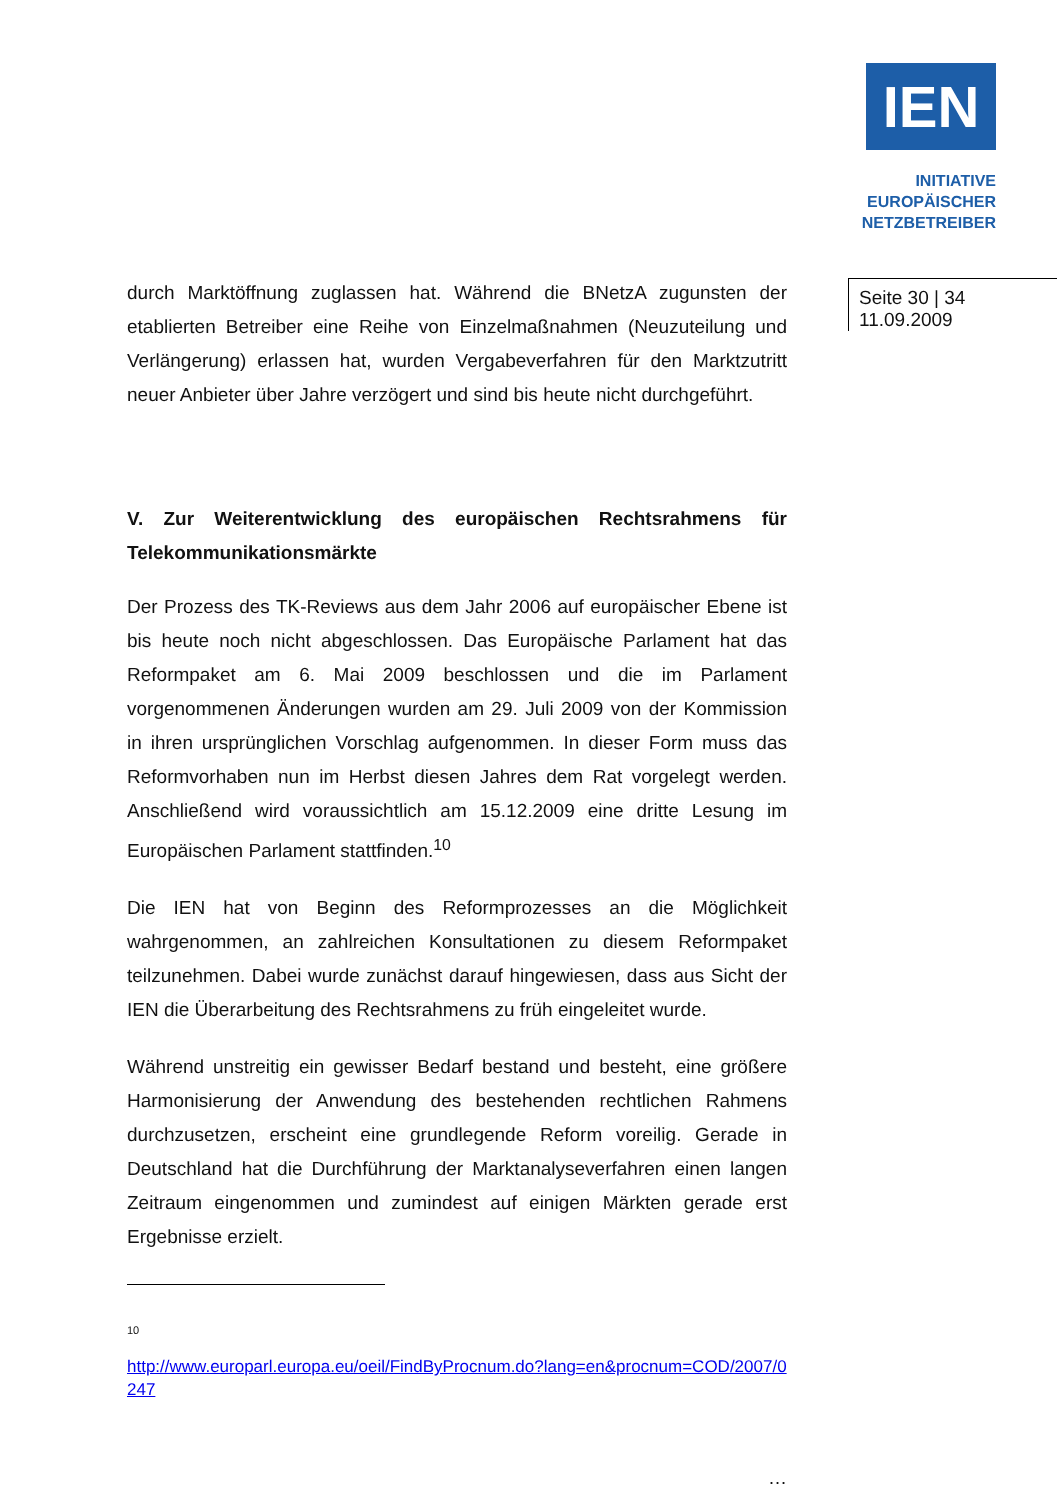IEN
INITIATIVE
EUROPÄISCHER
NETZBETREIBER
Seite 30 | 34
11.09.2009
durch Marktöffnung zuglassen hat. Während die BNetzA zugunsten der etablierten Betreiber eine Reihe von Einzelmaßnahmen (Neuzuteilung und Verlängerung) erlassen hat, wurden Vergabeverfahren für den Marktzutritt neuer Anbieter über Jahre verzögert und sind bis heute nicht durchgeführt.
V. Zur Weiterentwicklung des europäischen Rechtsrahmens für Telekommunikationsmärkte
Der Prozess des TK-Reviews aus dem Jahr 2006 auf europäischer Ebene ist bis heute noch nicht abgeschlossen. Das Europäische Parlament hat das Reformpaket am 6. Mai 2009 beschlossen und die im Parlament vorgenommenen Änderungen wurden am 29. Juli 2009 von der Kommission in ihren ursprünglichen Vorschlag aufgenommen. In dieser Form muss das Reformvorhaben nun im Herbst diesen Jahres dem Rat vorgelegt werden. Anschließend wird voraussichtlich am 15.12.2009 eine dritte Lesung im Europäischen Parlament stattfinden.<sup>10</sup>
Die IEN hat von Beginn des Reformprozesses an die Möglichkeit wahrgenommen, an zahlreichen Konsultationen zu diesem Reformpaket teilzunehmen. Dabei wurde zunächst darauf hingewiesen, dass aus Sicht der IEN die Überarbeitung des Rechtsrahmens zu früh eingeleitet wurde.
Während unstreitig ein gewisser Bedarf bestand und besteht, eine größere Harmonisierung der Anwendung des bestehenden rechtlichen Rahmens durchzusetzen, erscheint eine grundlegende Reform voreilig. Gerade in Deutschland hat die Durchführung der Marktanalyseverfahren einen langen Zeitraum eingenommen und zumindest auf einigen Märkten gerade erst Ergebnisse erzielt.
10
http://www.europarl.europa.eu/oeil/FindByProcnum.do?lang=en&procnum=COD/2007/0247
…